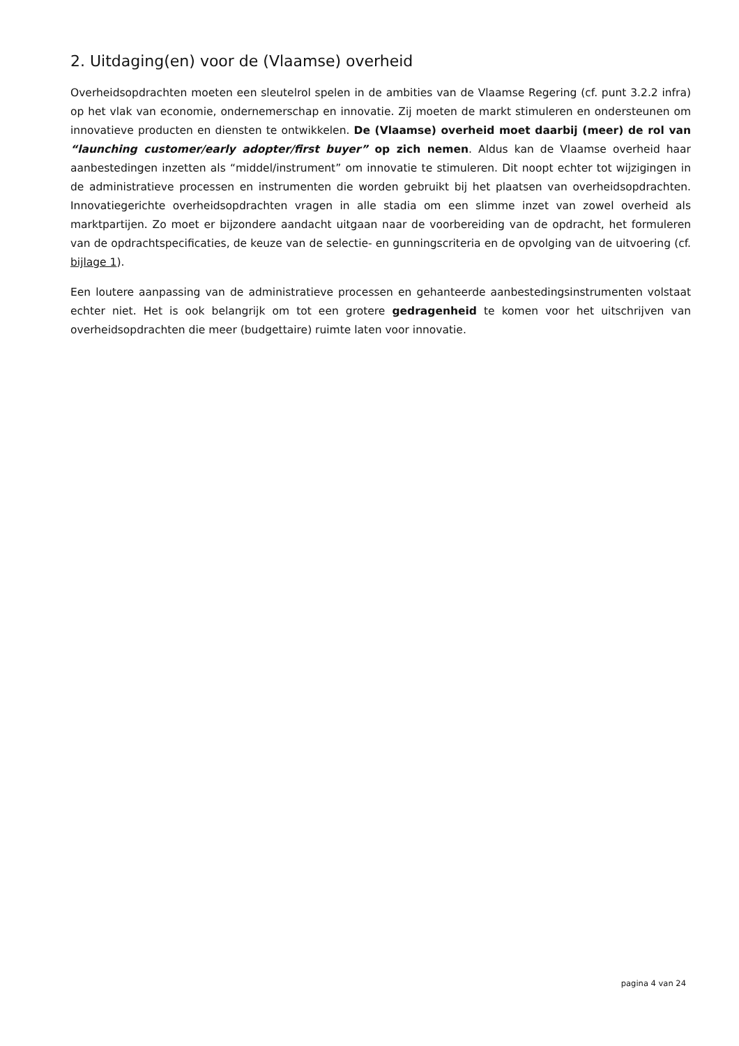2. Uitdaging(en) voor de (Vlaamse) overheid
Overheidsopdrachten moeten een sleutelrol spelen in de ambities van de Vlaamse Regering (cf. punt 3.2.2 infra) op het vlak van economie, ondernemerschap en innovatie. Zij moeten de markt stimuleren en ondersteunen om innovatieve producten en diensten te ontwikkelen. De (Vlaamse) overheid moet daarbij (meer) de rol van “launching customer/early adopter/first buyer” op zich nemen. Aldus kan de Vlaamse overheid haar aanbestedingen inzetten als “middel/instrument” om innovatie te stimuleren. Dit noopt echter tot wijzigingen in de administratieve processen en instrumenten die worden gebruikt bij het plaatsen van overheidsopdrachten. Innovatiegerichte overheidsopdrachten vragen in alle stadia om een slimme inzet van zowel overheid als marktpartijen. Zo moet er bijzondere aandacht uitgaan naar de voorbereiding van de opdracht, het formuleren van de opdrachtspecificaties, de keuze van de selectie- en gunningscriteria en de opvolging van de uitvoering (cf. bijlage 1).
Een loutere aanpassing van de administratieve processen en gehanteerde aanbestedingsinstrumenten volstaat echter niet. Het is ook belangrijk om tot een grotere gedragenheid te komen voor het uitschrijven van overheidsopdrachten die meer (budgettaire) ruimte laten voor innovatie.
pagina 4 van 24